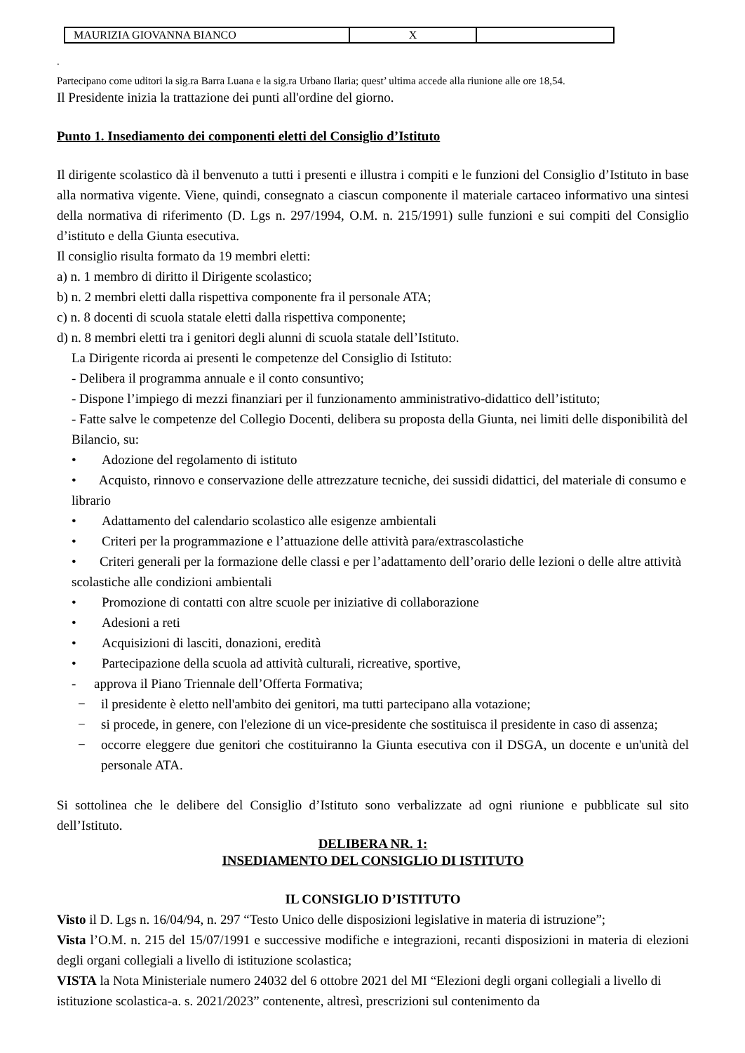| MAURIZIA GIOVANNA BIANCO | X | |
.
Partecipano come uditori la sig.ra Barra Luana e la sig.ra Urbano Ilaria; quest’ ultima accede alla riunione alle ore 18,54.
Il Presidente inizia la trattazione dei punti all'ordine del giorno.
Punto 1. Insediamento dei componenti eletti del Consiglio d’Istituto
Il dirigente scolastico dà il benvenuto a tutti i presenti e illustra i compiti e le funzioni del Consiglio d’Istituto in base alla normativa vigente. Viene, quindi, consegnato a ciascun componente il materiale cartaceo informativo una sintesi della normativa di riferimento (D. Lgs n. 297/1994, O.M. n. 215/1991) sulle funzioni e sui compiti del Consiglio d’istituto e della Giunta esecutiva.
Il consiglio risulta formato da 19 membri eletti:
a) n. 1 membro di diritto il Dirigente scolastico;
b) n. 2 membri eletti dalla rispettiva componente fra il personale ATA;
c) n. 8 docenti di scuola statale eletti dalla rispettiva componente;
d) n. 8 membri eletti tra i genitori degli alunni di scuola statale dell’Istituto.
La Dirigente ricorda ai presenti le competenze del Consiglio di Istituto:
- Delibera il programma annuale e il conto consuntivo;
- Dispone l’impiego di mezzi finanziari per il funzionamento amministrativo-didattico dell’istituto;
- Fatte salve le competenze del Collegio Docenti, delibera su proposta della Giunta, nei limiti delle disponibilità del Bilancio, su:
• Adozione del regolamento di istituto
• Acquisto, rinnovo e conservazione delle attrezzature tecniche, dei sussidi didattici, del materiale di consumo e librario
• Adattamento del calendario scolastico alle esigenze ambientali
• Criteri per la programmazione e l’attuazione delle attività para/extrascolastiche
• Criteri generali per la formazione delle classi e per l’adattamento dell’orario delle lezioni o delle altre attività scolastiche alle condizioni ambientali
• Promozione di contatti con altre scuole per iniziative di collaborazione
• Adesioni a reti
• Acquisizioni di lasciti, donazioni, eredità
• Partecipazione della scuola ad attività culturali, ricreative, sportive,
- approva il Piano Triennale dell’Offerta Formativa;
− il presidente è eletto nell'ambito dei genitori, ma tutti partecipano alla votazione;
− si procede, in genere, con l'elezione di un vice-presidente che sostituisca il presidente in caso di assenza;
− occorre eleggere due genitori che costituiranno la Giunta esecutiva con il DSGA, un docente e un'unità del personale ATA.
Si sottolinea che le delibere del Consiglio d’Istituto sono verbalizzate ad ogni riunione e pubblicate sul sito dell’Istituto.
DELIBERA NR. 1:
INSEDIAMENTO DEL CONSIGLIO DI ISTITUTO
IL CONSIGLIO D’ISTITUTO
Visto il D. Lgs n. 16/04/94, n. 297 “Testo Unico delle disposizioni legislative in materia di istruzione”;
Vista l’O.M. n. 215 del 15/07/1991 e successive modifiche e integrazioni, recanti disposizioni in materia di elezioni degli organi collegiali a livello di istituzione scolastica;
VISTA la Nota Ministeriale numero 24032 del 6 ottobre 2021 del MI “Elezioni degli organi collegiali a livello di istituzione scolastica-a. s. 2021/2023” contenente, altresì, prescrizioni sul contenimento da